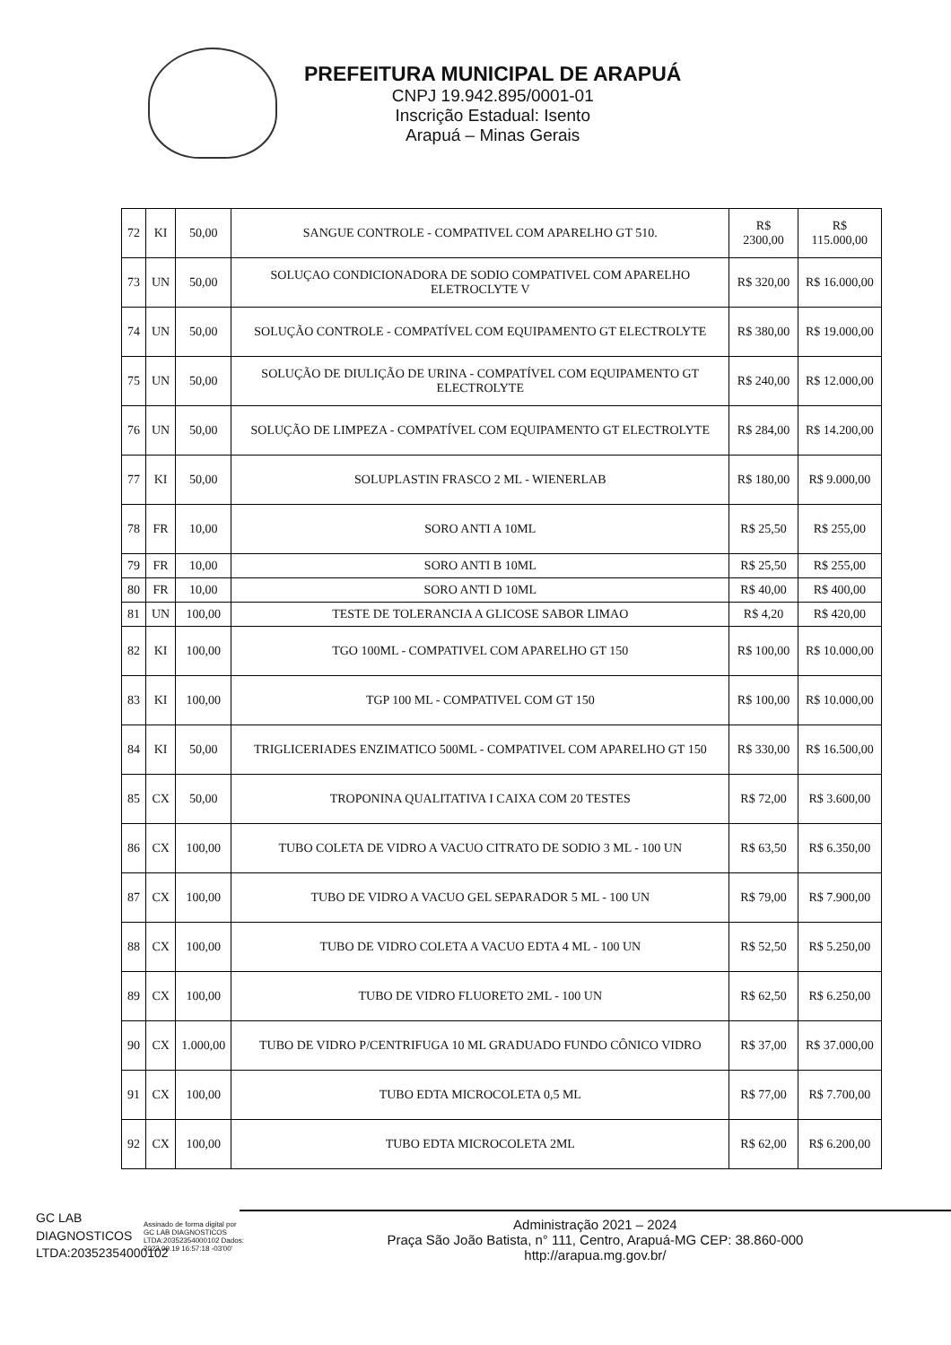PREFEITURA MUNICIPAL DE ARAPUÁ
CNPJ 19.942.895/0001-01
Inscrição Estadual: Isento
Arapuá – Minas Gerais
| 72 | KI | 50,00 | SANGUE CONTROLE - COMPATIVEL COM APARELHO GT 510. | R$ 2300,00 | R$ 115.000,00 |
| 73 | UN | 50,00 | SOLUÇAO CONDICIONADORA DE SODIO COMPATIVEL COM APARELHO ELETROCLYTE V | R$ 320,00 | R$ 16.000,00 |
| 74 | UN | 50,00 | SOLUÇÃO CONTROLE - COMPATÍVEL COM EQUIPAMENTO GT ELECTROLYTE | R$ 380,00 | R$ 19.000,00 |
| 75 | UN | 50,00 | SOLUÇÃO DE DIULIÇÃO DE URINA - COMPATÍVEL COM EQUIPAMENTO GT ELECTROLYTE | R$ 240,00 | R$ 12.000,00 |
| 76 | UN | 50,00 | SOLUÇÃO DE LIMPEZA - COMPATÍVEL COM EQUIPAMENTO GT ELECTROLYTE | R$ 284,00 | R$ 14.200,00 |
| 77 | KI | 50,00 | SOLUPLASTIN FRASCO 2 ML - WIENERLAB | R$ 180,00 | R$ 9.000,00 |
| 78 | FR | 10,00 | SORO ANTI A 10ML | R$ 25,50 | R$ 255,00 |
| 79 | FR | 10,00 | SORO ANTI B 10ML | R$ 25,50 | R$ 255,00 |
| 80 | FR | 10,00 | SORO ANTI D 10ML | R$ 40,00 | R$ 400,00 |
| 81 | UN | 100,00 | TESTE DE TOLERANCIA A GLICOSE SABOR LIMAO | R$ 4,20 | R$ 420,00 |
| 82 | KI | 100,00 | TGO 100ML - COMPATIVEL COM APARELHO GT 150 | R$ 100,00 | R$ 10.000,00 |
| 83 | KI | 100,00 | TGP 100 ML - COMPATIVEL COM GT 150 | R$ 100,00 | R$ 10.000,00 |
| 84 | KI | 50,00 | TRIGLICERIADES ENZIMATICO 500ML - COMPATIVEL COM APARELHO GT 150 | R$ 330,00 | R$ 16.500,00 |
| 85 | CX | 50,00 | TROPONINA QUALITATIVA I CAIXA COM 20 TESTES | R$ 72,00 | R$ 3.600,00 |
| 86 | CX | 100,00 | TUBO COLETA DE VIDRO A VACUO CITRATO DE SODIO 3 ML - 100 UN | R$ 63,50 | R$ 6.350,00 |
| 87 | CX | 100,00 | TUBO DE VIDRO A VACUO GEL SEPARADOR 5 ML - 100 UN | R$ 79,00 | R$ 7.900,00 |
| 88 | CX | 100,00 | TUBO DE VIDRO COLETA A VACUO EDTA 4 ML - 100 UN | R$ 52,50 | R$ 5.250,00 |
| 89 | CX | 100,00 | TUBO DE VIDRO FLUORETO 2ML - 100 UN | R$ 62,50 | R$ 6.250,00 |
| 90 | CX | 1.000,00 | TUBO DE VIDRO P/CENTRIFUGA 10 ML GRADUADO FUNDO CÔNICO VIDRO | R$ 37,00 | R$ 37.000,00 |
| 91 | CX | 100,00 | TUBO EDTA MICROCOLETA 0,5 ML | R$ 77,00 | R$ 7.700,00 |
| 92 | CX | 100,00 | TUBO EDTA MICROCOLETA 2ML | R$ 62,00 | R$ 6.200,00 |
GC LAB DIAGNOSTICOS LTDA:20352354000102
Assinado de forma digital por GC LAB DIAGNOSTICOS LTDA:20352354000102 Dados: 2023.09.19 16:57:18 -03'00'
Administração 2021 – 2024
Praça São João Batista, n° 111, Centro, Arapuá-MG CEP: 38.860-000
http://arapua.mg.gov.br/